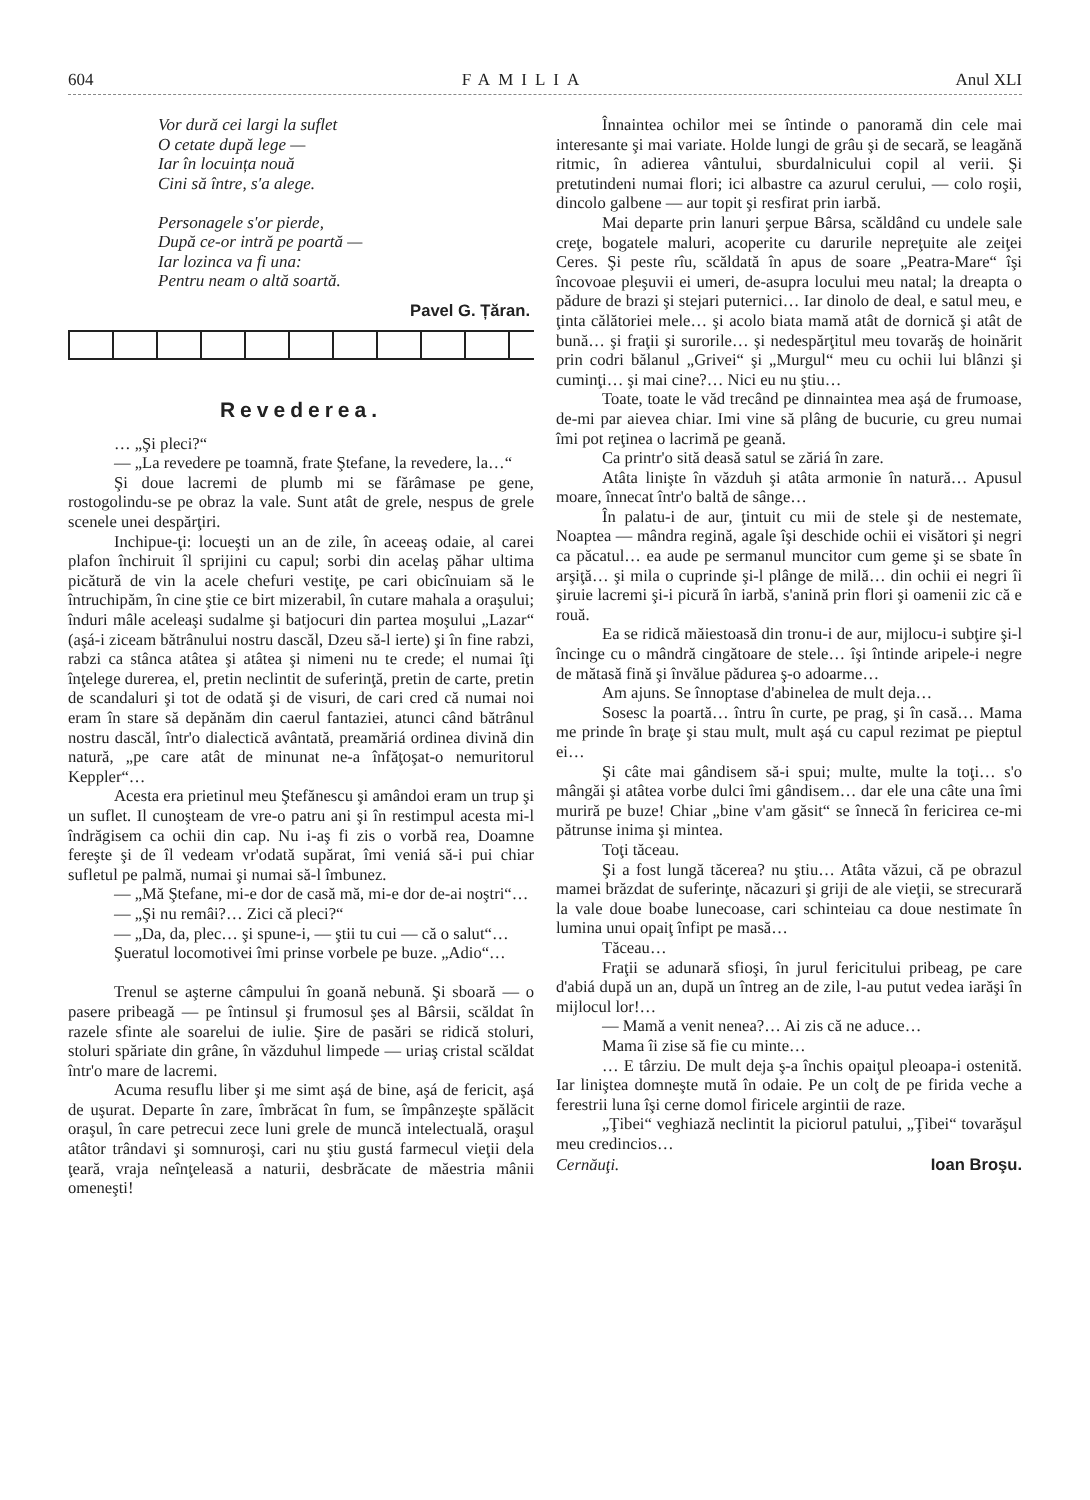604 FAMILIA Anul XLI
Vor dură cei largi la suflet
O cetate după lege —
Iar în locuința nouă
Cini să între, s'a alege.
Personagele s'or pierde,
După ce-or intră pe poartă —
Iar lozinca va fi una:
Pentru neam o altă soartă.
Pavel G. Țăran.
Revederea.
… „Şi pleci?“
— „La revedere pe toamnă, frate Ştefane, la revedere, la…“
Şi doue lacremi de plumb mi se fărâmase pe gene, rostogolindu-se pe obraz la vale. Sunt atât de grele, nespus de grele scenele unei despărţiri.
Inchipue-ţi: locueşti un an de zile, în aceeaş odaie, al carei plafon închiruit îl sprijini cu capul; sorbi din acelaş păhar ultima picătură de vin la acele chefuri vestiţe, pe cari obicînuiam să le întruchipăm, în cine ştie ce birt mizerabil, în cutare mahala a oraşului; înduri mâle aceleaşi sudalme şi batjocuri din partea moşului „Lazar“ (aşá-i ziceam bătrânului nostru dascăl, Dzeu să-l ierte) şi în fine rabzi, rabzi ca stânca atâtea şi atâtea şi nimeni nu te crede; el numai îţi înţelege durerea, el, pretin neclintit de suferinţă, pretin de carte, pretin de scandaluri şi tot de odată şi de visuri, de cari cred că numai noi eram în stare să depănăm din caerul fantaziei, atunci când bătrânul nostru dascăl, într'o dialectică avântată, preamăriá ordinea divină din natură, „pe care atât de minunat ne-a înfăţoşat-o nemuritorul Keppler“…
Acesta era prietinul meu Ştefănescu şi amândoi eram un trup şi un suflet. Il cunoşteam de vre-o patru ani şi în restimpul acesta mi-l îndrăgisem ca ochii din cap. Nu i-aş fi zis o vorbă rea, Doamne fereşte şi de îl vedeam vr'odată supărat, îmi veniá să-i pui chiar sufletul pe palmă, numai şi numai să-l îmbunez.
— „Mă Ştefane, mi-e dor de casă mă, mi-e dor de-ai noştri“…
— „Şi nu remâi?… Zici că pleci?“
— „Da, da, plec… şi spune-i, — ştii tu cui — că o salut“…
Şueratul locomotivei îmi prinse vorbele pe buze. „Adio“…
Trenul se aşterne câmpului în goană nebună. Şi sboară — o pasere pribeagă — pe întinsul şi frumosul şes al Bârsii, scăldat în razele sfinte ale soarelui de iulie. Şire de pasări se ridică stoluri, stoluri spăriate din grâne, în văzduhul limpede — uriaş cristal scăldat într'o mare de lacremi.
Acuma resuflu liber şi me simt aşá de bine, aşá de fericit, aşá de uşurat. Departe în zare, îmbrăcat în fum, se împânzeşte spălăcit oraşul, în care petrecui zece luni grele de muncă intelectuală, oraşul atâtor trândavi şi somnuroşi, cari nu ştiu gustá farmecul vieţii dela ţeară, vraja neînţeleasă a naturii, desbrăcate de măestria mânii omeneşti!
Înnaintea ochilor mei se întinde o panoramă din cele mai interesante şi mai variate. Holde lungi de grâu şi de secară, se leagănă ritmic, în adierea vântului, sburdalnicului copil al verii. Şi pretutindeni numai flori; ici albastre ca azurul cerului, — colo roşii, dincolo galbene — aur topit şi resfirat prin iarbă.
Mai departe prin lanuri şerpue Bârsa, scăldând cu undele sale creţe, bogatele maluri, acoperite cu darurile nepreţuite ale zeiţei Ceres. Şi peste rîu, scăldată în apus de soare „Peatra-Mare“ îşi încovoae pleşuvii ei umeri, de-asupra locului meu natal; la dreapta o pădure de brazi şi stejari puternici… Iar dinolo de deal, e satul meu, e ţinta călătoriei mele… şi acolo biata mamă atât de dornică şi atât de bună… şi fraţii şi surorile… şi nedespărţitul meu tovarăş de hoinărit prin codri bălanul „Grivei“ şi „Murgul“ meu cu ochii lui blânzi şi cuminţi… şi mai cine?… Nici eu nu ştiu…
Toate, toate le văd trecând pe dinnaintea mea aşá de frumoase, de-mi par aievea chiar. Imi vine să plâng de bucurie, cu greu numai îmi pot reţinea o lacrimă pe geană.
Ca printr'o sită deasă satul se zăriá în zare.
Atâta linişte în văzduh şi atâta armonie în natură… Apusul moare, înnecat într'o baltă de sânge…
În palatu-i de aur, ţintuit cu mii de stele şi de nestemate, Noaptea — mândra regină, agale îşi deschide ochii ei visători şi negri ca păcatul… ea aude pe sermanul muncitor cum geme şi se sbate în arşiţă… şi mila o cuprinde şi-l plânge de milă… din ochii ei negri îi şiruie lacremi şi-i picură în iarbă, s'anină prin flori şi oamenii zic că e rouă.
Ea se ridică măiestoasă din tronu-i de aur, mijlocu-i subţire şi-l încinge cu o mândră cingătoare de stele… îşi întinde aripele-i negre de mătasă fină şi învălue pădurea ş-o adoarme…
Am ajuns. Se înnoptase d'abinelea de mult deja…
Sosesc la poartă… întru în curte, pe prag, şi în casă… Mama me prinde în braţe şi stau mult, mult aşá cu capul rezimat pe pieptul ei…
Şi câte mai gândisem să-i spui; multe, multe la toţi… s'o mângăi şi atâtea vorbe dulci îmi gândisem… dar ele una câte una îmi muriră pe buze! Chiar „bine v'am găsit“ se înnecă în fericirea ce-mi pătrunse inima şi mintea.
Toţi tăceau.
Şi a fost lungă tăcerea? nu ştiu… Atâta văzui, că pe obrazul mamei brăzdat de suferinţe, năcazuri şi griji de ale vieţii, se strecurară la vale doue boabe lunecoase, cari schinteiau ca doue nestimate în lumina unui opaiţ înfipt pe masă…
Tăceau…
Fraţii se adunară sfioşi, în jurul fericitului pribeag, pe care d'abiá după un an, după un întreg an de zile, l-au putut vedea iarăşi în mijlocul lor!…
— Mamă a venit nenea?… Ai zis că ne aduce…
Mama îi zise să fie cu minte…
… E târziu. De mult deja ş-a închis opaiţul pleoapa-i ostenită. Iar liniştea domneşte mută în odaie. Pe un colţ de pe firida veche a ferestrii luna îşi cerne domol firicele argintii de raze.
„Ţibei“ veghiază neclintit la piciorul patului, „Ţibei“ tovarăşul meu credincios…
Cernăuţi. Ioan Broşu.